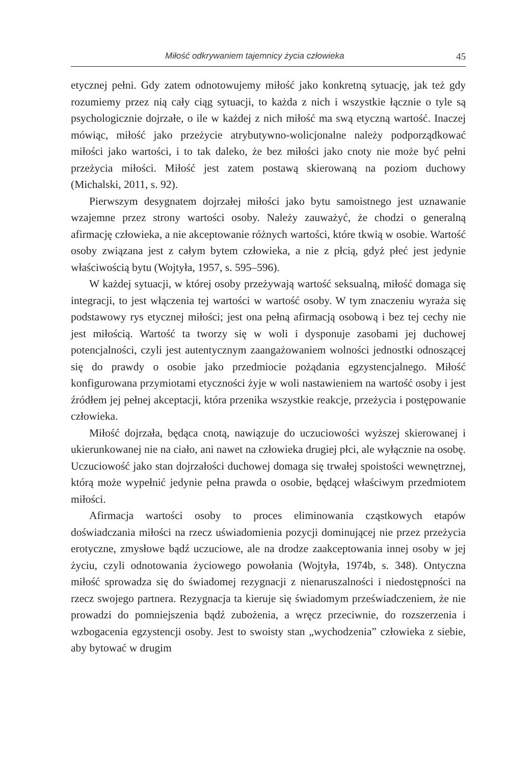Miłość odkrywaniem tajemnicy życia człowieka 45
etycznej pełni. Gdy zatem odnotowujemy miłość jako konkretną sytuację, jak też gdy rozumiemy przez nią cały ciąg sytuacji, to każda z nich i wszystkie łącznie o tyle są psychologicznie dojrzałe, o ile w każdej z nich miłość ma swą etyczną wartość. Inaczej mówiąc, miłość jako przeżycie atrybutywno-wolicjonalne należy podporządkować miłości jako wartości, i to tak daleko, że bez miłości jako cnoty nie może być pełni przeżycia miłości. Miłość jest zatem postawą skierowaną na poziom duchowy (Michalski, 2011, s. 92).
Pierwszym desygnatem dojrzałej miłości jako bytu samoistnego jest uznawanie wzajemne przez strony wartości osoby. Należy zauważyć, że chodzi o generalną afirmację człowieka, a nie akceptowanie różnych wartości, które tkwią w osobie. Wartość osoby związana jest z całym bytem człowieka, a nie z płcią, gdyż płeć jest jedynie właściwością bytu (Wojtyła, 1957, s. 595–596).
W każdej sytuacji, w której osoby przeżywają wartość seksualną, miłość domaga się integracji, to jest włączenia tej wartości w wartość osoby. W tym znaczeniu wyraża się podstawowy rys etycznej miłości; jest ona pełną afirmacją osobową i bez tej cechy nie jest miłością. Wartość ta tworzy się w woli i dysponuje zasobami jej duchowej potencjalności, czyli jest autentycznym zaangażowaniem wolności jednostki odnoszącej się do prawdy o osobie jako przedmiocie pożądania egzystencjalnego. Miłość konfigurowana przymiotami etyczności żyje w woli nastawieniem na wartość osoby i jest źródłem jej pełnej akceptacji, która przenika wszystkie reakcje, przeżycia i postępowanie człowieka.
Miłość dojrzała, będąca cnotą, nawiązuje do uczuciowości wyższej skierowanej i ukierunkowanej nie na ciało, ani nawet na człowieka drugiej płci, ale wyłącznie na osobę. Uczuciowość jako stan dojrzałości duchowej domaga się trwałej spoistości wewnętrznej, którą może wypełnić jedynie pełna prawda o osobie, będącej właściwym przedmiotem miłości.
Afirmacja wartości osoby to proces eliminowania cząstkowych etapów doświadczania miłości na rzecz uświadomienia pozycji dominującej nie przez przeżycia erotyczne, zmysłowe bądź uczuciowe, ale na drodze zaakceptowania innej osoby w jej życiu, czyli odnotowania życiowego powołania (Wojtyła, 1974b, s. 348). Ontyczna miłość sprowadza się do świadomej rezygnacji z nienaruszalności i niedostępności na rzecz swojego partnera. Rezygnacja ta kieruje się świadomym przeświadczeniem, że nie prowadzi do pomniejszenia bądź zubożenia, a wręcz przeciwnie, do rozszerzenia i wzbogacenia egzystencji osoby. Jest to swoisty stan „wychodzenia” człowieka z siebie, aby bytować w drugim